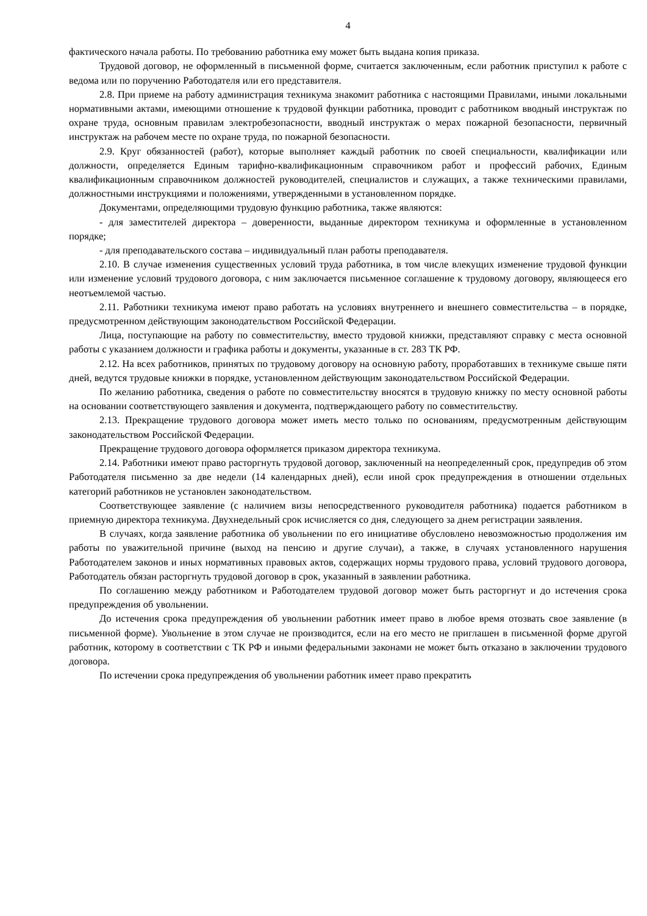4
фактического начала работы. По требованию работника ему может быть выдана копия приказа.
Трудовой договор, не оформленный в письменной форме, считается заключенным, если работник приступил к работе с ведома или по поручению Работодателя или его представителя.
2.8. При приеме на работу администрация техникума знакомит работника с настоящими Правилами, иными локальными нормативными актами, имеющими отношение к трудовой функции работника, проводит с работником вводный инструктаж по охране труда, основным правилам электробезопасности, вводный инструктаж о мерах пожарной безопасности, первичный инструктаж на рабочем месте по охране труда, по пожарной безопасности.
2.9. Круг обязанностей (работ), которые выполняет каждый работник по своей специальности, квалификации или должности, определяется Единым тарифно-квалификационным справочником работ и профессий рабочих, Единым квалификационным справочником должностей руководителей, специалистов и служащих, а также техническими правилами, должностными инструкциями и положениями, утвержденными в установленном порядке.
Документами, определяющими трудовую функцию работника, также являются:
- для заместителей директора – доверенности, выданные директором техникума и оформленные в установленном порядке;
- для преподавательского состава – индивидуальный план работы преподавателя.
2.10. В случае изменения существенных условий труда работника, в том числе влекущих изменение трудовой функции или изменение условий трудового договора, с ним заключается письменное соглашение к трудовому договору, являющееся его неотъемлемой частью.
2.11. Работники техникума имеют право работать на условиях внутреннего и внешнего совместительства – в порядке, предусмотренном действующим законодательством Российской Федерации.
Лица, поступающие на работу по совместительству, вместо трудовой книжки, представляют справку с места основной работы с указанием должности и графика работы и документы, указанные в ст. 283 ТК РФ.
2.12. На всех работников, принятых по трудовому договору на основную работу, проработавших в техникуме свыше пяти дней, ведутся трудовые книжки в порядке, установленном действующим законодательством Российской Федерации.
По желанию работника, сведения о работе по совместительству вносятся в трудовую книжку по месту основной работы на основании соответствующего заявления и документа, подтверждающего работу по совместительству.
2.13. Прекращение трудового договора может иметь место только по основаниям, предусмотренным действующим законодательством Российской Федерации.
Прекращение трудового договора оформляется приказом директора техникума.
2.14. Работники имеют право расторгнуть трудовой договор, заключенный на неопределенный срок, предупредив об этом Работодателя письменно за две недели (14 календарных дней), если иной срок предупреждения в отношении отдельных категорий работников не установлен законодательством.
Соответствующее заявление (с наличием визы непосредственного руководителя работника) подается работником в приемную директора техникума. Двухнедельный срок исчисляется со дня, следующего за днем регистрации заявления.
В случаях, когда заявление работника об увольнении по его инициативе обусловлено невозможностью продолжения им работы по уважительной причине (выход на пенсию и другие случаи), а также, в случаях установленного нарушения Работодателем законов и иных нормативных правовых актов, содержащих нормы трудового права, условий трудового договора, Работодатель обязан расторгнуть трудовой договор в срок, указанный в заявлении работника.
По соглашению между работником и Работодателем трудовой договор может быть расторгнут и до истечения срока предупреждения об увольнении.
До истечения срока предупреждения об увольнении работник имеет право в любое время отозвать свое заявление (в письменной форме). Увольнение в этом случае не производится, если на его место не приглашен в письменной форме другой работник, которому в соответствии с ТК РФ и иными федеральными законами не может быть отказано в заключении трудового договора.
По истечении срока предупреждения об увольнении работник имеет право прекратить